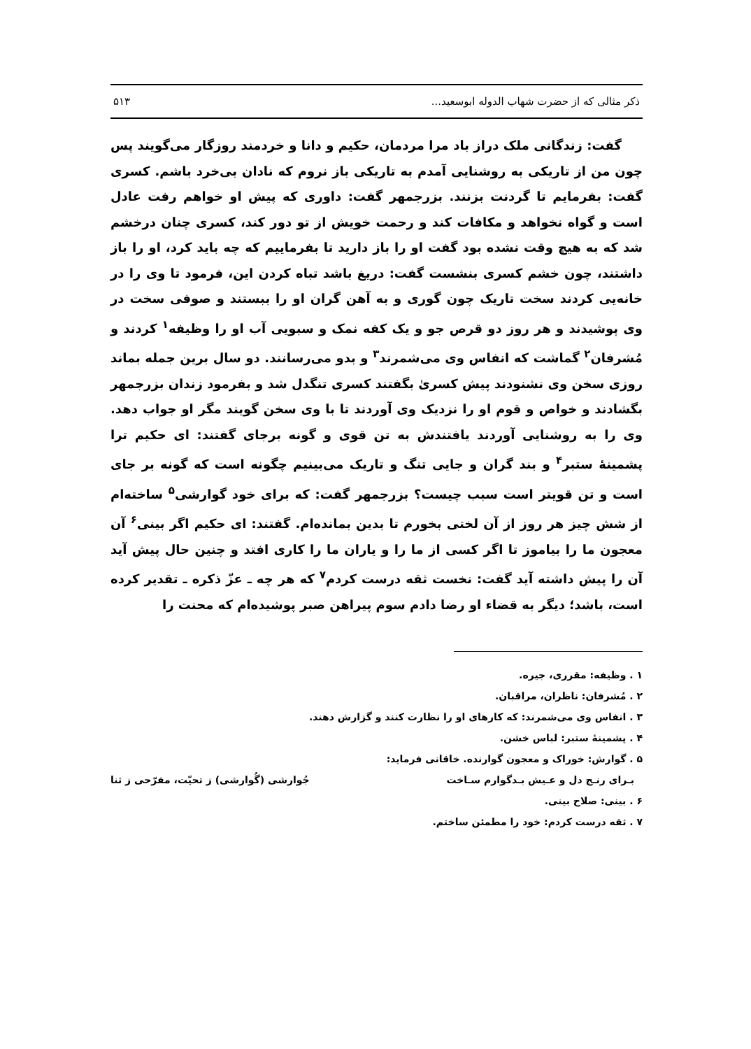ذکر مثالی که از حضرت شهاب الدوله ابوسعید... ۵۱۳
گفت: زندگانی ملک دراز باد مرا مردمان، حکیم و دانا و خردمند روزگار می‌گویند پس چون من از تاریکی به روشنایی آمدم به تاریکی باز نروم که نادان بی‌خرد باشم. کسری گفت: بفرمایم تا گردنت بزنند. بزرجمهر گفت: داوری که پیش او خواهم رفت عادل است و گواه نخواهد و مکافات کند و رحمت خویش از تو دور کند، کسری چنان درخشم شد که به هیچ وقت نشده بود گفت او را باز دارید تا بفرماییم که چه باید کرد، او را باز داشتند، چون خشم کسری بنشست گفت: دریغ باشد تباه کردن این، فرمود تا وی را در خانه‌یی کردند سخت تاریک چون گوری و به آهن گران او را ببستند و صوفی سخت در وی پوشیدند و هر روز دو قرص جو و یک کفه نمک و سبویی آب او را وظیفه<sup>۱</sup> کردند و مُشرفان<sup>۲</sup> گماشت که انفاس وی می‌شمرند<sup>۳</sup> و بدو می‌رسانند. دو سال برین جمله بماند روزی سخن وی نشنودند پیش کسریٰ بگفتند کسری تنگدل شد و بفرمود زندان بزرجمهر بگشادند و خواص و قوم او را نزدیک وی آوردند تا با وی سخن گویند مگر او جواب دهد. وی را به روشنایی آوردند یافتندش به تن قوی و گونه برجای گفتند: ای حکیم ترا پشمینهٔ ستبر<sup>۴</sup> و بند گران و جایی تنگ و تاریک می‌بینیم چگونه است که گونه بر جای است و تن قویتر است سبب چیست؟ بزرجمهر گفت: که برای خود گوارشی<sup>۵</sup> ساخته‌ام از شش چیز هر روز از آن لختی بخورم تا بدین بمانده‌ام. گفتند: ای حکیم اگر بینی<sup>۶</sup> آن معجون ما را بیاموز تا اگر کسی از ما را و یاران ما را کاری افتد و چنین حال پیش آید آن را پیش داشته آید گفت: نخست ثقه درست کردم<sup>۷</sup> که هر چه ـ عزّ ذکره ـ تقدیر کرده است، باشد؛ دیگر به قضاء او رضا دادم سوم پیراهن صبر پوشیده‌ام که محنت را
۱ . وظیفه: مقرری، جیره.
۲ . مُشرفان: ناظران، مراقبان.
۳ . انفاس وی می‌شمرند: که کارهای او را نظارت کنند و گزارش دهند.
۴ . پشمینهٔ ستبر: لباس خشن.
۵ . گوارش: خوراک و معجون گوارنده. خاقانی فرماید:
بـرای رنـج دل و عـیش بـدگوارم سـاخت جُوارشی (گُوارشی) ز تحیّت، مفرّحی ز ثنا
۶ . بینی: صلاح بینی.
۷ . ثقه درست کردم: خود را مطمئن ساختم.